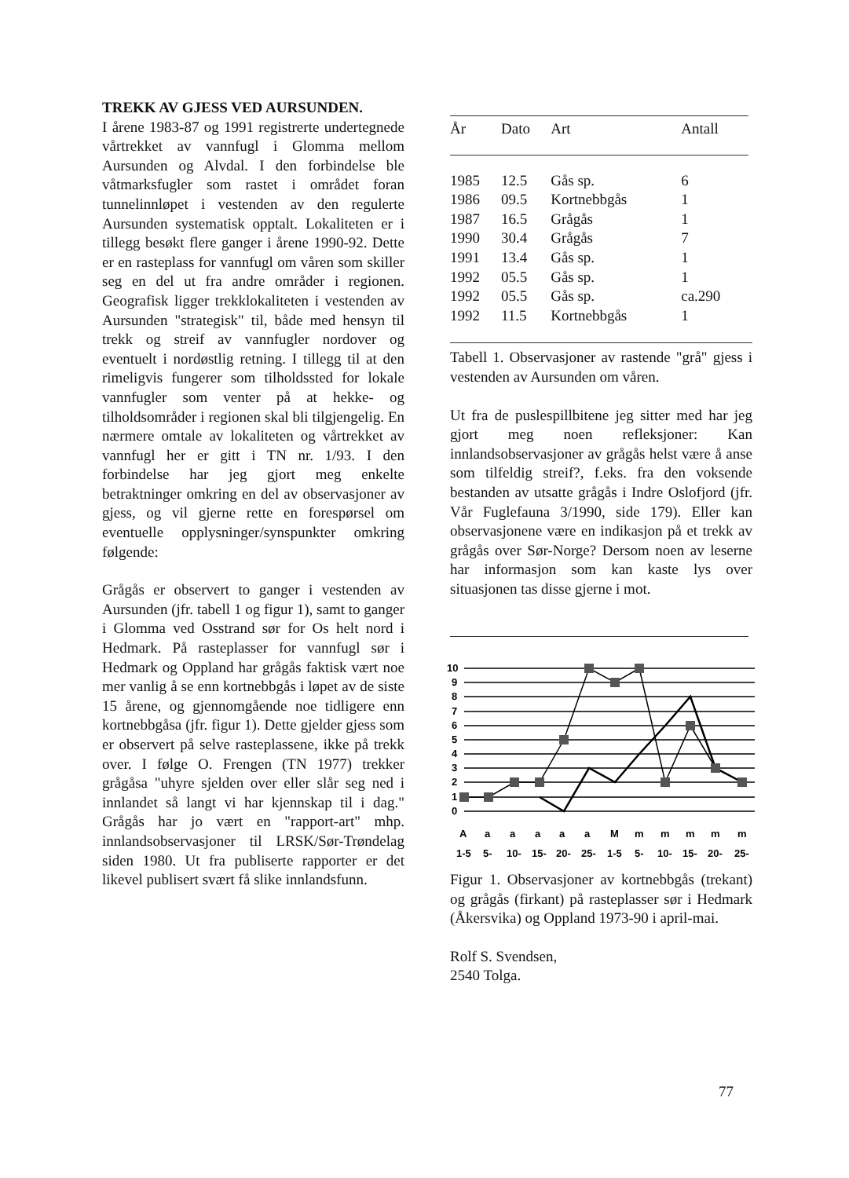TREKK AV GJESS VED AURSUNDEN.
I årene 1983-87 og 1991 registrerte undertegnede vårtrekket av vannfugl i Glomma mellom Aursunden og Alvdal. I den forbindelse ble våtmarksfugler som rastet i området foran tunnelinnløpet i vestenden av den regulerte Aursunden systematisk opptalt. Lokaliteten er i tillegg besøkt flere ganger i årene 1990-92. Dette er en rasteplass for vannfugl om våren som skiller seg en del ut fra andre områder i regionen. Geografisk ligger trekklokaliteten i vestenden av Aursunden "strategisk" til, både med hensyn til trekk og streif av vannfugler nordover og eventuelt i nordøstlig retning. I tillegg til at den rimeligvis fungerer som tilholdssted for lokale vannfugler som venter på at hekke- og tilholdsområder i regionen skal bli tilgjengelig. En nærmere omtale av lokaliteten og vårtrekket av vannfugl her er gitt i TN nr. 1/93. I den forbindelse har jeg gjort meg enkelte betraktninger omkring en del av observasjoner av gjess, og vil gjerne rette en forespørsel om eventuelle opplysninger/synspunkter omkring følgende:
Grågås er observert to ganger i vestenden av Aursunden (jfr. tabell 1 og figur 1), samt to ganger i Glomma ved Osstrand sør for Os helt nord i Hedmark. På rasteplasser for vannfugl sør i Hedmark og Oppland har grågås faktisk vært noe mer vanlig å se enn kortnebbgås i løpet av de siste 15 årene, og gjennomgående noe tidligere enn kortnebbgåsa (jfr. figur 1). Dette gjelder gjess som er observert på selve rasteplassene, ikke på trekk over. I følge O. Frengen (TN 1977) trekker grågåsa "uhyre sjelden over eller slår seg ned i innlandet så langt vi har kjennskap til i dag." Grågås har jo vært en "rapport-art" mhp. innlandsobservasjoner til LRSK/Sør-Trøndelag siden 1980. Ut fra publiserte rapporter er det likevel publisert svært få slike innlandsfunn.
| År | Dato | Art | Antall |
| --- | --- | --- | --- |
| 1985 | 12.5 | Gås sp. | 6 |
| 1986 | 09.5 | Kortnebbgås | 1 |
| 1987 | 16.5 | Grågås | 1 |
| 1990 | 30.4 | Grågås | 7 |
| 1991 | 13.4 | Gås sp. | 1 |
| 1992 | 05.5 | Gås sp. | 1 |
| 1992 | 05.5 | Gås sp. | ca.290 |
| 1992 | 11.5 | Kortnebbgås | 1 |
Tabell 1. Observasjoner av rastende "grå" gjess i vestenden av Aursunden om våren.
Ut fra de puslespillbitene jeg sitter med har jeg gjort meg noen refleksjoner: Kan innlandsobservasjoner av grågås helst være å anse som tilfeldig streif?, f.eks. fra den voksende bestanden av utsatte grågås i Indre Oslofjord (jfr. Vår Fuglefauna 3/1990, side 179). Eller kan observasjonene være en indikasjon på et trekk av grågås over Sør-Norge? Dersom noen av leserne har informasjon som kan kaste lys over situasjonen tas disse gjerne i mot.
10
9
8
7
6
5
4
3
2
1
0
A
a
a
a
a
a
M
m
m
m
m
m
1-5
5-
10-
15-
20-
25-
1-5
5-
10-
15-
20-
25-
Figur 1. Observasjoner av kortnebbgås (trekant) og grågås (firkant) på rasteplasser sør i Hedmark (Åkersvika) og Oppland 1973-90 i april-mai.
Rolf S. Svendsen,
2540 Tolga.
77